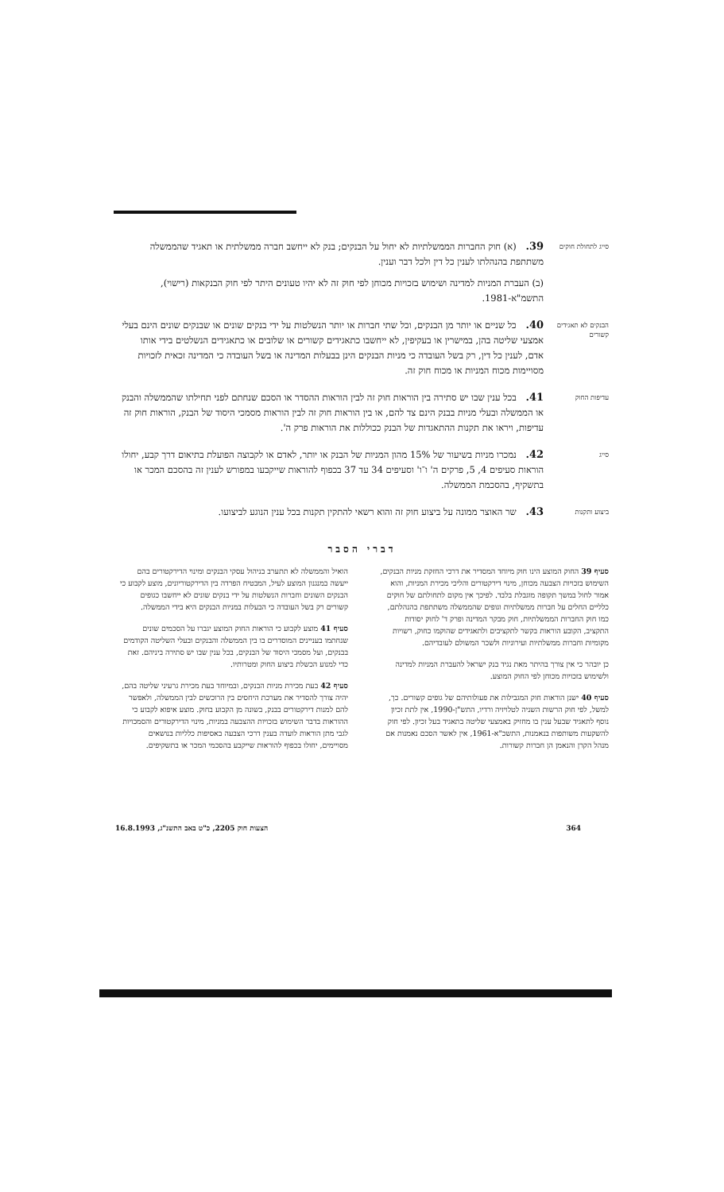סייג לתחולת חוקים
39. (א) חוק החברות הממשלתיות לא יחול על הבנקים; בנק לא ייחשב חברה ממשלתית או תאגיד שהממשלה משתתפת בהנהלתו לענין כל דין ולכל דבר וענין.
(ב) העברת המניות למדינה ושימוש בזכויות מכוחן לפי חוק זה לא יהיו טעונים היתר לפי חוק הבנקאות (רישוי), התשמ"א-1981.
הבנקים לא תאגידים קשורים
40. כל שניים או יותר מן הבנקים, וכל שתי חברות או יותר הנשלטות על ידי בנקים שונים או שבנקים שונים הינם בעלי אמצעי שליטה בהן, במישרין או בעקיפין, לא ייחשבו כתאגידים קשורים או שלובים או כתאגידים הנשלטים בידי אותו אדם, לענין כל דין, רק בשל העובדה כי מניות הבנקים הינן בבעלות המדינה או בשל העובדה כי המדינה זכאית לזכויות מסויימות מכוח המניות או מכוח חוק זה.
עדיפות החוק
41. בכל ענין שבו יש סתירה בין הוראות חוק זה לבין הוראות ההסדר או הסכם שנחתם לפני תחילתו שהממשלה והבנק או הממשלה ובעלי מניות בבנק הינם צד להם, או בין הוראות חוק זה לבין הוראות מסמכי היסוד של הבנק, הוראות חוק זה עדיפות, ויראו את תקנות ההתאגדות של הבנק ככוללות את הוראות פרק ה'.
סייג
42. נמכרו מניות בשיעור של 15% מהון המניות של הבנק או יותר, לאדם או לקבוצה הפועלת בתיאום דרך קבע, יחולו הוראות סעיפים 4, 5, פרקים ה' ו־ו' וסעיפים 34 עד 37 בכפוף להוראות שייקבעו במפורש לענין זה בהסכם המכר או בתשקיף, בהסכמת הממשלה.
ביצוע ותקנות
43. שר האוצר ממונה על ביצוע חוק זה והוא רשאי להתקין תקנות בכל ענין הנוגע לביצועו.
דברי הסבר
סעיף 39 החוק המוצע הינו חוק מיוחד המסדיר את דרכי החזקת מניות הבנקים, השימוש בזכויות הצבעה מכוחן, מינוי דירקטורים והליכי מכירת המניות, והוא אמור לחול במשך תקופה מוגבלת בלבד. לפיכך אין מקום לתחולתם של חוקים כלליים החלים על חברות ממשלתיות וגופים שהממשלה משתתפת בהנהלתם, כמו חוק החברות הממשלתיות, חוק מבקר המדינה ופרק ד' לחוק יסודות התקציב, הקובע הוראות בקשר לתקציבים ולתאגידים שהוקמו כחוק, רשויות מקומיות וחברות ממשלתיות ועירוניות ולשכר המשולם לעובדיהם.
כן יובהר כי אין צורך בהיתר מאת נגיד בנק ישראל להעברת המניות למדינה ולשימוש בזכויות מכוחן לפי החוק המוצע.
סעיף 40 ישנן הוראות חוק המגבילות את פעולותיהם של גופים קשורים. כך, למשל, לפי חוק הרשות השניה לטלויזיה ורדיו, התש"ן-1990, אין לתת זכיון נוסף לתאגיד שבעל ענין בו מחזיק באמצעי שליטה בתאגיד בעל זכיון. לפי חוק להשקעות משותפות בנאמנות, התשכ"א-1961, אין לאשר הסכם נאמנות אם מנהל הקרן והנאמן הן חברות קשורות.
הואיל והממשלה לא תתערב בניהול עסקי הבנקים ומינוי הדירקטורים בהם ייעשה במנגנון המוצע לעיל, המבטיח הפרדה בין הדירקטוריונים, מוצע לקבוע כי הבנקים השונים וחברות הנשלטות על ידי בנקים שונים לא ייחשבו כגופים קשורים רק בשל העובדה כי הבעלות במניות הבנקים היא בידי הממשלה.
סעיף 41 מוצע לקבוע כי הוראות החוק המוצע יגברו על הסכמים שונים שנחתמו בעניינים המוסדרים בו בין הממשלה והבנקים ובעלי השליטה הקודמים בבנקים, ועל מסמכי היסוד של הבנקים, בכל ענין שבו יש סתירה ביניהם. זאת כדי למנוע הכשלת ביצוע החוק ומטרותיו.
סעיף 42 בעת מכירת מניות הבנקים, ובמיוחד בעת מכירת גרעיני שליטה בהם, יהיה צורך להסדיר את מערכת היחסים בין הרוכשים לבין הממשלה, ולאפשר להם למנות דירקטורים בבנק, בשונה מן הקבוע בחוק. מוצע איפוא לקבוע כי ההוראות בדבר השימוש בזכויות ההצבעה במניות, מינוי הדירקטורים והסמכויות לגבי מתן הוראות לועדה בענין דרכי הצבעה באסיפות כלליות בנושאים מסויימים, יחולו בכפוף להוראות שייקבע בהסכמי המכר או בתשקיפים.
364 הצעות חוק 2205, כ"ט באב התשנ"ג, 16.8.1993